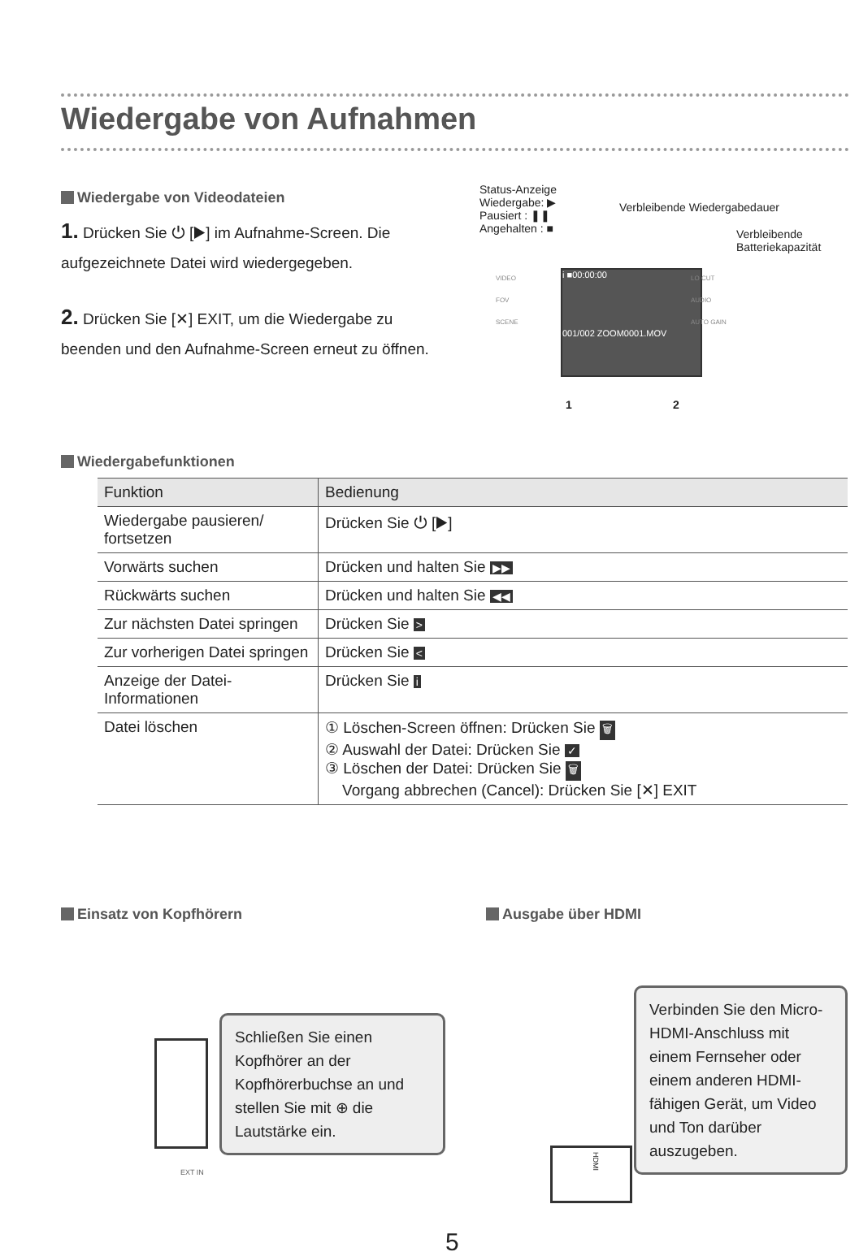Wiedergabe von Aufnahmen
Wiedergabe von Videodateien
1. Drücken Sie ⏻ [▶] im Aufnahme-Screen. Die aufgezeichnete Datei wird wiedergegeben.
2. Drücken Sie [✕] EXIT, um die Wiedergabe zu beenden und den Aufnahme-Screen erneut zu öffnen.
Status-Anzeige
Wiedergabe: ▶
Pausiert : ❚❚
Angehalten : ■
Verbleibende Wiedergabedauer
Verbleibende
Batteriekapazität
i ■00:00:00
001/002 ZOOM0001.MOV
VIDEO
FOV
SCENE
LO CUT
AUDIO
AUTO GAIN
1 2
Wiedergabefunktionen
| Funktion | Bedienung |
| --- | --- |
| Wiedergabe pausieren/ fortsetzen | Drücken Sie ⏻ [▶] |
| Vorwärts suchen | Drücken und halten Sie ▶▶ |
| Rückwärts suchen | Drücken und halten Sie ◀◀ |
| Zur nächsten Datei springen | Drücken Sie > |
| Zur vorherigen Datei springen | Drücken Sie < |
| Anzeige der Datei-Informationen | Drücken Sie i |
| Datei löschen | ① Löschen-Screen öffnen: Drücken Sie 🗑 ② Auswahl der Datei: Drücken Sie ✓ ③ Löschen der Datei: Drücken Sie 🗑 Vorgang abbrechen (Cancel): Drücken Sie [✕] EXIT |
Einsatz von Kopfhörern Ausgabe über HDMI
EXT IN
Schließen Sie einen Kopfhörer an der Kopfhörerbuchse an und stellen Sie mit ⊕ die Lautstärke ein.
HDMI
Verbinden Sie den Micro-HDMI-Anschluss mit einem Fernseher oder einem anderen HDMI-fähigen Gerät, um Video und Ton darüber auszugeben.
5